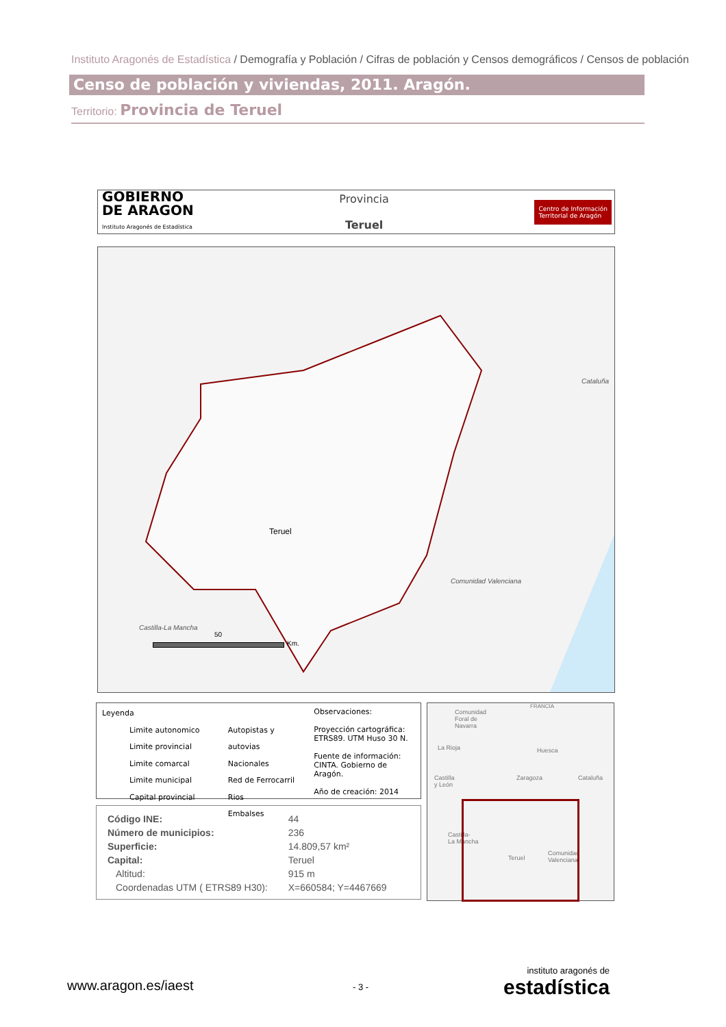Instituto Aragonés de Estadística / Demografía y Población / Cifras de población y Censos demográficos / Censos de población
Censo de población y viviendas, 2011. Aragón.
Territorio: Provincia de Teruel
GOBIERNO
DE ARAGON
Instituto Aragonés de Estadística
Provincia
Teruel
Centro de Información
Territorial de Aragón
Cataluña
Comunidad Valenciana
Castilla-La Mancha
Teruel
50
Km.
Leyenda
Limite autonomico
Limite provincial
Limite comarcal
Limite municipal
Capital provincial
Autopistas y autovias
Nacionales
Red de Ferrocarril
Rios
Embalses
Observaciones:
Proyección cartográfica:
ETRS89. UTM Huso 30 N.
Fuente de información:
CINTA. Gobierno de Aragón.
Año de creación: 2014
Comunidad
Foral de
Navarra
FRANCIA
La Rioja Huesca
Castilla
y León
Zaragoza Cataluña
Castilla-
La Mancha
Teruel
Comunidad
Valenciana
| Código INE: | 44 |
| Número de municipios: | 236 |
| Superficie: | 14.809,57 km² |
| Capital: | Teruel |
| Altitud: | 915 m |
| Coordenadas UTM ( ETRS89 H30): | X=660584; Y=4467669 |
www.aragon.es/iaest - 3 -
instituto aragonés de
estadística